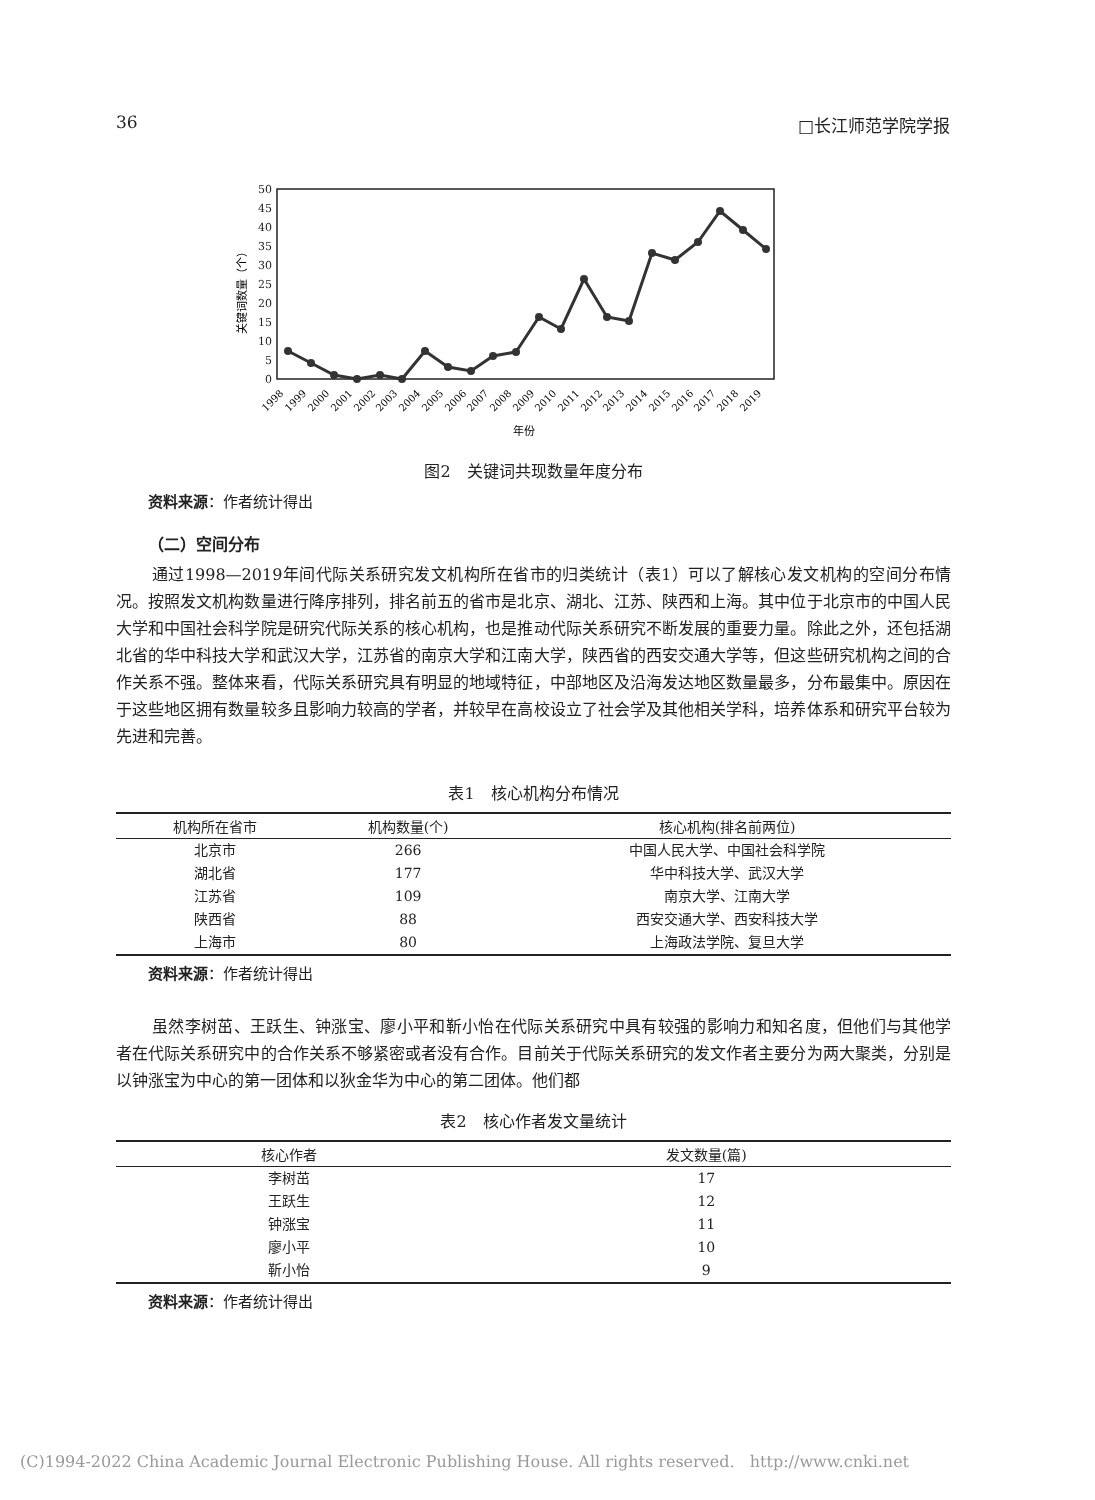36 □长江师范学院学报
0
5
10
15
20
25
30
35
40
45
50
关键词数量（个）
1998
1999
2000
2001
2002
2003
2004
2005
2006
2007
2008
2009
2010
2011
2012
2013
2014
2015
2016
2017
2018
2019
年份
图2　关键词共现数量年度分布
资料来源：作者统计得出
（二）空间分布
通过1998—2019年间代际关系研究发文机构所在省市的归类统计（表1）可以了解核心发文机构的空间分布情况。按照发文机构数量进行降序排列，排名前五的省市是北京、湖北、江苏、陕西和上海。其中位于北京市的中国人民大学和中国社会科学院是研究代际关系的核心机构，也是推动代际关系研究不断发展的重要力量。除此之外，还包括湖北省的华中科技大学和武汉大学，江苏省的南京大学和江南大学，陕西省的西安交通大学等，但这些研究机构之间的合作关系不强。整体来看，代际关系研究具有明显的地域特征，中部地区及沿海发达地区数量最多，分布最集中。原因在于这些地区拥有数量较多且影响力较高的学者，并较早在高校设立了社会学及其他相关学科，培养体系和研究平台较为先进和完善。
表1　核心机构分布情况
| 机构所在省市 | 机构数量(个) | 核心机构(排名前两位) |
| --- | --- | --- |
| 北京市 | 266 | 中国人民大学、中国社会科学院 |
| 湖北省 | 177 | 华中科技大学、武汉大学 |
| 江苏省 | 109 | 南京大学、江南大学 |
| 陕西省 | 88 | 西安交通大学、西安科技大学 |
| 上海市 | 80 | 上海政法学院、复旦大学 |
资料来源：作者统计得出
虽然李树茁、王跃生、钟涨宝、廖小平和靳小怡在代际关系研究中具有较强的影响力和知名度，但他们与其他学者在代际关系研究中的合作关系不够紧密或者没有合作。目前关于代际关系研究的发文作者主要分为两大聚类，分别是以钟涨宝为中心的第一团体和以狄金华为中心的第二团体。他们都
表2　核心作者发文量统计
| 核心作者 | 发文数量(篇) |
| --- | --- |
| 李树茁 | 17 |
| 王跃生 | 12 |
| 钟涨宝 | 11 |
| 廖小平 | 10 |
| 靳小怡 | 9 |
资料来源：作者统计得出
(C)1994-2022 China Academic Journal Electronic Publishing House. All rights reserved. http://www.cnki.net